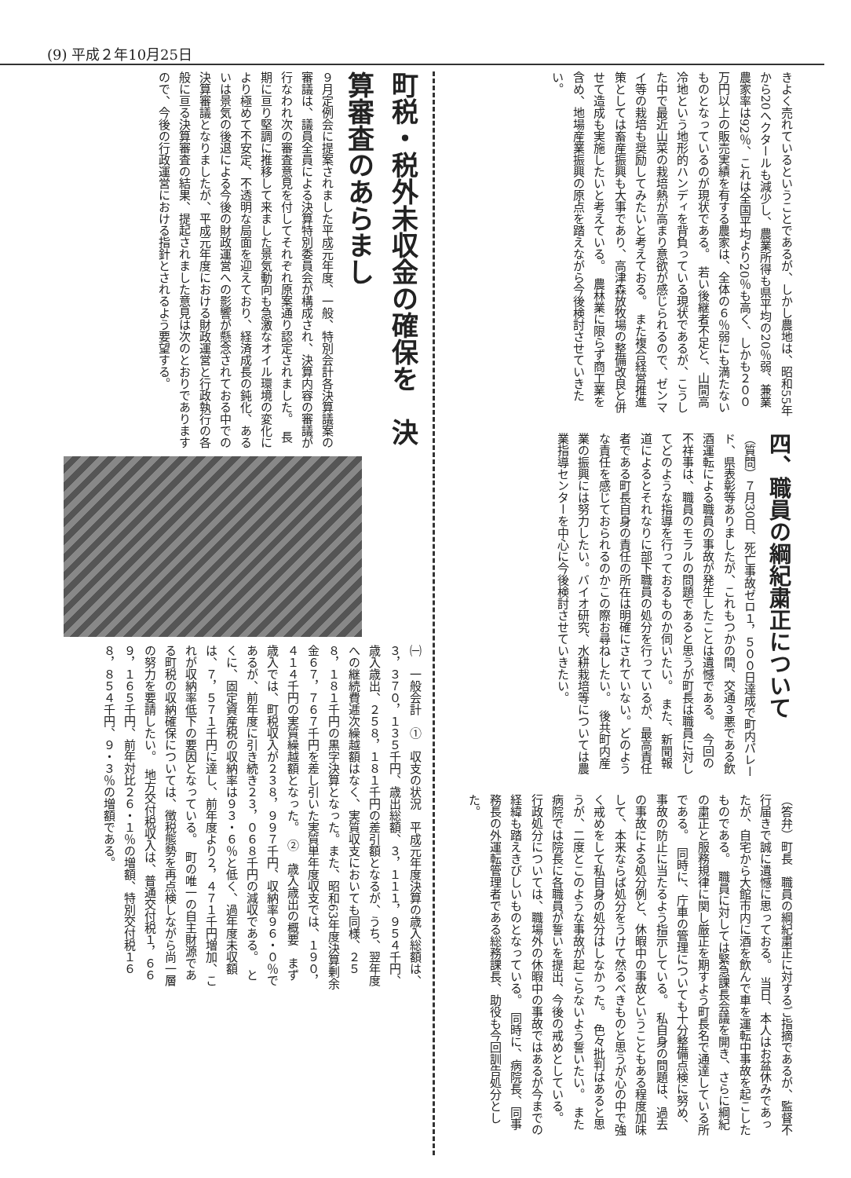(9) 平成２年10月25日
きよく売れているということであるが、しかし農地は、昭和55年から20ヘクタールも減少し、農業所得も県平均の20％弱、兼業農家率は92％、これは全国平均より20％も高く、しかも２００万円以上の販売実績を有する農家は、全体の６％弱にも満たないものとなっているのが現状である。　若い後継者不足と、山間高冷地という地形的ハンディを背負っている現状であるが、こうした中で最近山菜の栽培熱が高まり意欲が感じられるので、ゼンマイ等の栽培も奨励してみたいと考えておる。　また複合経営推進策としては畜産振興も大事であり、高津森放牧場の整備改良と併せて造成も実施したいと考えている。　農林業に限らず商工業を含め、地場産業振興の原点を踏えながら今後検討させていきたい。
四、職員の綱紀粛正について
（質問）７月30日、死亡事故ゼロ１，５００日達成で町内パレード、県表彰等ありましたが、これもつかの間、交通３悪である飲酒運転による職員の事故が発生したことは遺憾である。　今回の不祥事は、職員のモラルの問題であると思うが町長は職員に対してどのような指導を行っておるものか伺いたい。　また、新聞報道によるとそれなりに部下職員の処分を行っているが、最高責任者である町長自身の責任の所在は明確にされていない。どのような責任を感じておられるのかこの際お尋ねしたい。　後共町内産業の振興には努力したい。バイオ研究、水耕栽培等については農業指導センターを中心に今後検討させていきたい。
（答弁）町長　職員の綱紀粛正に対するご指摘であるが、監督不行届きで誠に遺憾に思っておる。　当日、本人はお盆休みであったが、自宅から大館市内に酒を飲んで車を運転中事故を起こしたものである。　職員に対しては緊急課長会議を開き、さらに綱紀の粛正と服務規律に関し厳正を期すよう町長名で通達している所である。　同時に、庁車の管理についても十分整備点検に努め、事故の防止に当たるよう指示している。　私自身の問題は、過去の事故による処分例と、休暇中の事故ということもある程度加味して、本来ならば処分をうけて然るべきものと思うが心の中で強く戒めをして私自身の処分はしなかった。　色々批判はあると思うが、二度とこのような事故が起こらないよう誓いたい。　また病院では院長に各職員が誓いを提出、今後の戒めとしている。　行政処分については、職場外の休暇中の事故ではあるが今までの経緯も踏えきびしいものとなっている。　同時に、病院長、同事務長の外運転管理者である総務課長、助役も今回訓告処分とした。
町税・税外未収金の確保を　決算審査のあらまし
９月定例会に提案されました平成元年度、一般、特別会計各決算議案の審議は、議員全員による決算特別委員会が構成され、決算内容の審議が行なわれ次の審査意見を付してそれぞれ原案通り認定されました。　長期に亘り堅調に推移して来ました景気動向も急激なオイル環境の変化により極めて不安定、不透明な局面を迎えており、経済成長の鈍化、あるいは景気の後退による今後の財政運営への影響が懸念されておる中での決算審議となりましたが、平成元年度における財政運営と行政執行の各般に亘る決算審査の結果、提起されました意見は次のとおりでありますので、今後の行政運営における指針とされるよう要望する。
㈠　一般会計　①　収支の状況　平成元年度決算の歳入総額は、３，３７０，１３５千円、歳出総額、３，１１１，９５４千円、歳入歳出、２５８，１８１千円の差引額となるが、うち、翌年度への継続費逓次繰越額はなく、実質収支においても同様、２５８，１８１千円の黒字決算となった。また、昭和63年度決算剰余金６７，７６７千円を差し引いた実質単年度収支では、１９０，４１４千円の実質繰越額となった。　②　歳入歳出の概要　まず歳入では、町税収入が２３８，９９７千円、収納率９６・０％であるが、前年度に引き続き２３，０６８千円の減収である。　とくに、固定資産税の収納率は９３・６％と低く、過年度未収額は、７，５７１千円に達し、前年度より２，４７１千円増加、これが収納率低下の要因となっている。　町の唯一の自主財源である町税の収納確保については、徴税態勢を再点検しながら尚一層の努力を要請したい。　地方交付税収入は、普通交付税１，６６９，１６５千円、前年対比２６・１％の増額、特別交付税１６８，８５４千円、９・３％の増額である。